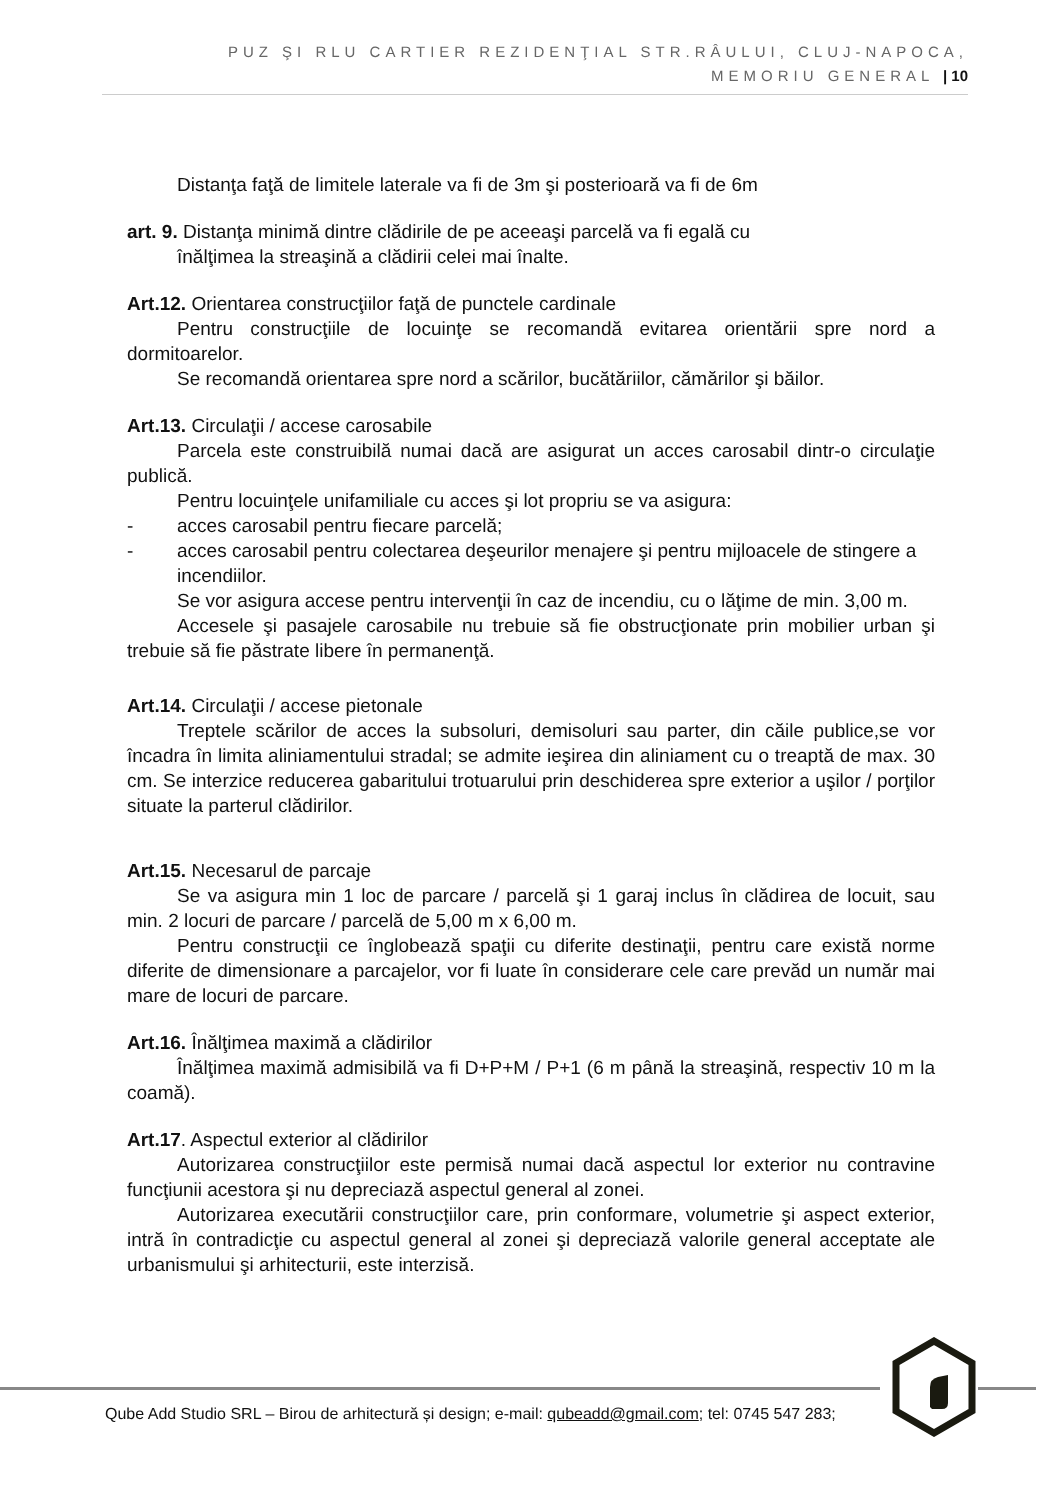PUZ ŞI RLU CARTIER REZIDENŢIAL STR.RÂULUI, CLUJ-NAPOCA,
MEMORIU GENERAL | 10
Distanţa faţă de limitele laterale va fi de 3m şi posterioară va fi de 6m
art. 9. Distanţa minimă dintre clădirile de pe aceeaşi parcelă va fi egală cu
înălţimea la streaşină a clădirii celei mai înalte.
Art.12. Orientarea construcţiilor faţă de punctele cardinale
Pentru construcţiile de locuinţe se recomandă evitarea orientării spre nord a dormitoarelor.
Se recomandă orientarea spre nord a scărilor, bucătăriilor, cămărilor şi băilor.
Art.13. Circulaţii / accese carosabile
Parcela este construibilă numai dacă are asigurat un acces carosabil dintr-o circulaţie publică.
Pentru locuinţele unifamiliale cu acces şi lot propriu se va asigura:
- acces carosabil pentru fiecare parcelă;
- acces carosabil pentru colectarea deşeurilor menajere şi pentru mijloacele de stingere a incendiilor.
Se vor asigura accese pentru intervenţii în caz de incendiu, cu o lăţime de min. 3,00 m.
Accesele şi pasajele carosabile nu trebuie să fie obstrucţionate prin mobilier urban şi trebuie să fie păstrate libere în permanenţă.
Art.14. Circulaţii / accese pietonale
Treptele scărilor de acces la subsoluri, demisoluri sau parter, din căile publice,se vor încadra în limita aliniamentului stradal; se admite ieşirea din aliniament cu o treaptă de max. 30 cm. Se interzice reducerea gabaritului trotuarului prin deschiderea spre exterior a uşilor / porţilor situate la parterul clădirilor.
Art.15. Necesarul de parcaje
Se va asigura min 1 loc de parcare / parcelă şi 1 garaj inclus în clădirea de locuit, sau min. 2 locuri de parcare / parcelă de 5,00 m x 6,00 m.
Pentru construcţii ce înglobează spaţii cu diferite destinaţii, pentru care există norme diferite de dimensionare a parcajelor, vor fi luate în considerare cele care prevăd un număr mai mare de locuri de parcare.
Art.16. Înălţimea maximă a clădirilor
Înălţimea maximă admisibilă va fi D+P+M / P+1 (6 m până la streaşină, respectiv 10 m la coamă).
Art.17. Aspectul exterior al clădirilor
Autorizarea construcţiilor este permisă numai dacă aspectul lor exterior nu contravine funcţiunii acestora şi nu depreciază aspectul general al zonei.
Autorizarea executării construcţiilor care, prin conformare, volumetrie şi aspect exterior, intră în contradicţie cu aspectul general al zonei şi depreciază valorile general acceptate ale urbanismului şi arhitecturii, este interzisă.
Qube Add Studio SRL – Birou de arhitectură și design; e-mail: qubeadd@gmail.com; tel: 0745 547 283;